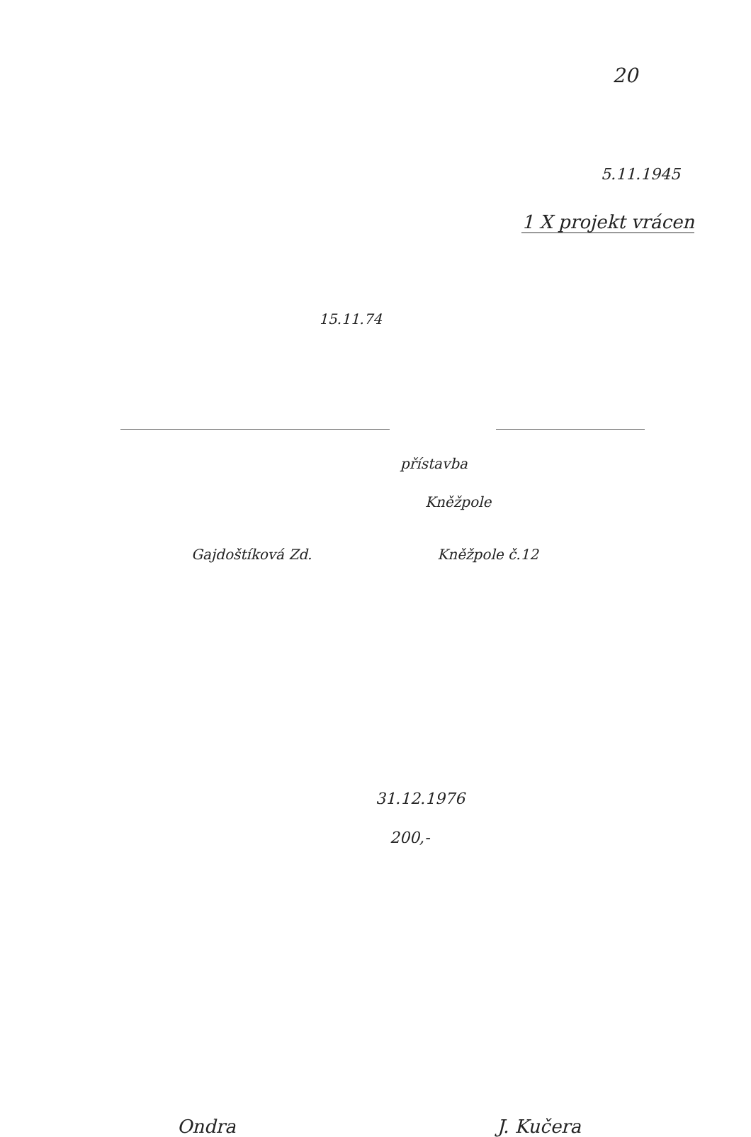20
5.11.1945
1 X projekt vrácen
15.11.74
přístavba
Kněžpole
Gajdoštíková Zd. Kněžpole č.12
31.12.1976
200,-
Ondra J. Kučera